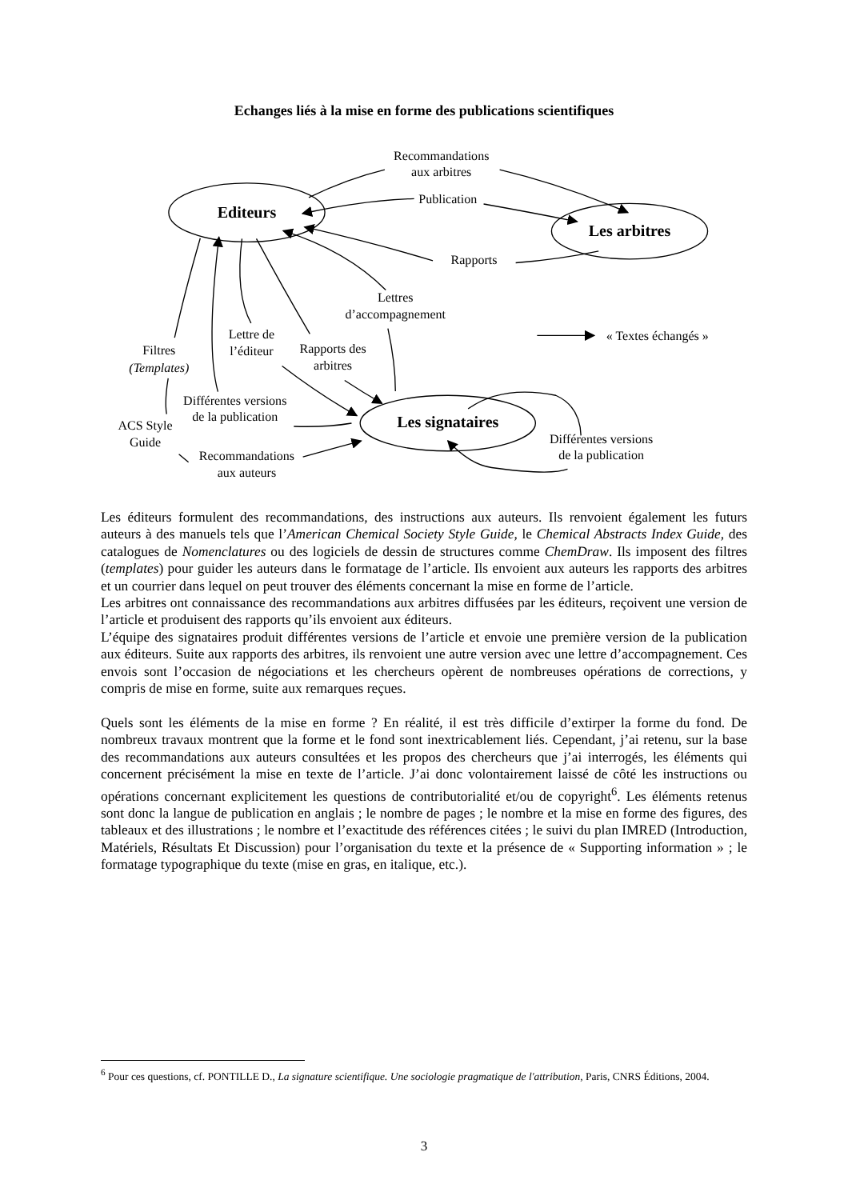Echanges liés à la mise en forme des publications scientifiques
Editeurs
Les arbitres
Les signataires
Recommandations
aux arbitres
Publication
Rapports
Lettres
d’accompagnement
« Textes échangés »
Lettre de
l’éditeur
Rapports des
arbitres
Filtres
(Templates)
Différentes versions
de la publication
ACS Style
Guide
Recommandations
aux auteurs
Différentes versions
de la publication
Les éditeurs formulent des recommandations, des instructions aux auteurs. Ils renvoient également les futurs auteurs à des manuels tels que l’American Chemical Society Style Guide, le Chemical Abstracts Index Guide, des catalogues de Nomenclatures ou des logiciels de dessin de structures comme ChemDraw. Ils imposent des filtres (templates) pour guider les auteurs dans le formatage de l’article. Ils envoient aux auteurs les rapports des arbitres et un courrier dans lequel on peut trouver des éléments concernant la mise en forme de l’article.
Les arbitres ont connaissance des recommandations aux arbitres diffusées par les éditeurs, reçoivent une version de l’article et produisent des rapports qu’ils envoient aux éditeurs.
L’équipe des signataires produit différentes versions de l’article et envoie une première version de la publication aux éditeurs. Suite aux rapports des arbitres, ils renvoient une autre version avec une lettre d’accompagnement. Ces envois sont l’occasion de négociations et les chercheurs opèrent de nombreuses opérations de corrections, y compris de mise en forme, suite aux remarques reçues.
Quels sont les éléments de la mise en forme ? En réalité, il est très difficile d’extirper la forme du fond. De nombreux travaux montrent que la forme et le fond sont inextricablement liés. Cependant, j’ai retenu, sur la base des recommandations aux auteurs consultées et les propos des chercheurs que j’ai interrogés, les éléments qui concernent précisément la mise en texte de l’article. J’ai donc volontairement laissé de côté les instructions ou opérations concernant explicitement les questions de contributorialité et/ou de copyright<sup>6</sup>. Les éléments retenus sont donc la langue de publication en anglais ; le nombre de pages ; le nombre et la mise en forme des figures, des tableaux et des illustrations ; le nombre et l’exactitude des références citées ; le suivi du plan IMRED (Introduction, Matériels, Résultats Et Discussion) pour l’organisation du texte et la présence de « Supporting information » ; le formatage typographique du texte (mise en gras, en italique, etc.).
<sup>6</sup> Pour ces questions, cf. PONTILLE D., La signature scientifique. Une sociologie pragmatique de l'attribution, Paris, CNRS Éditions, 2004.
3